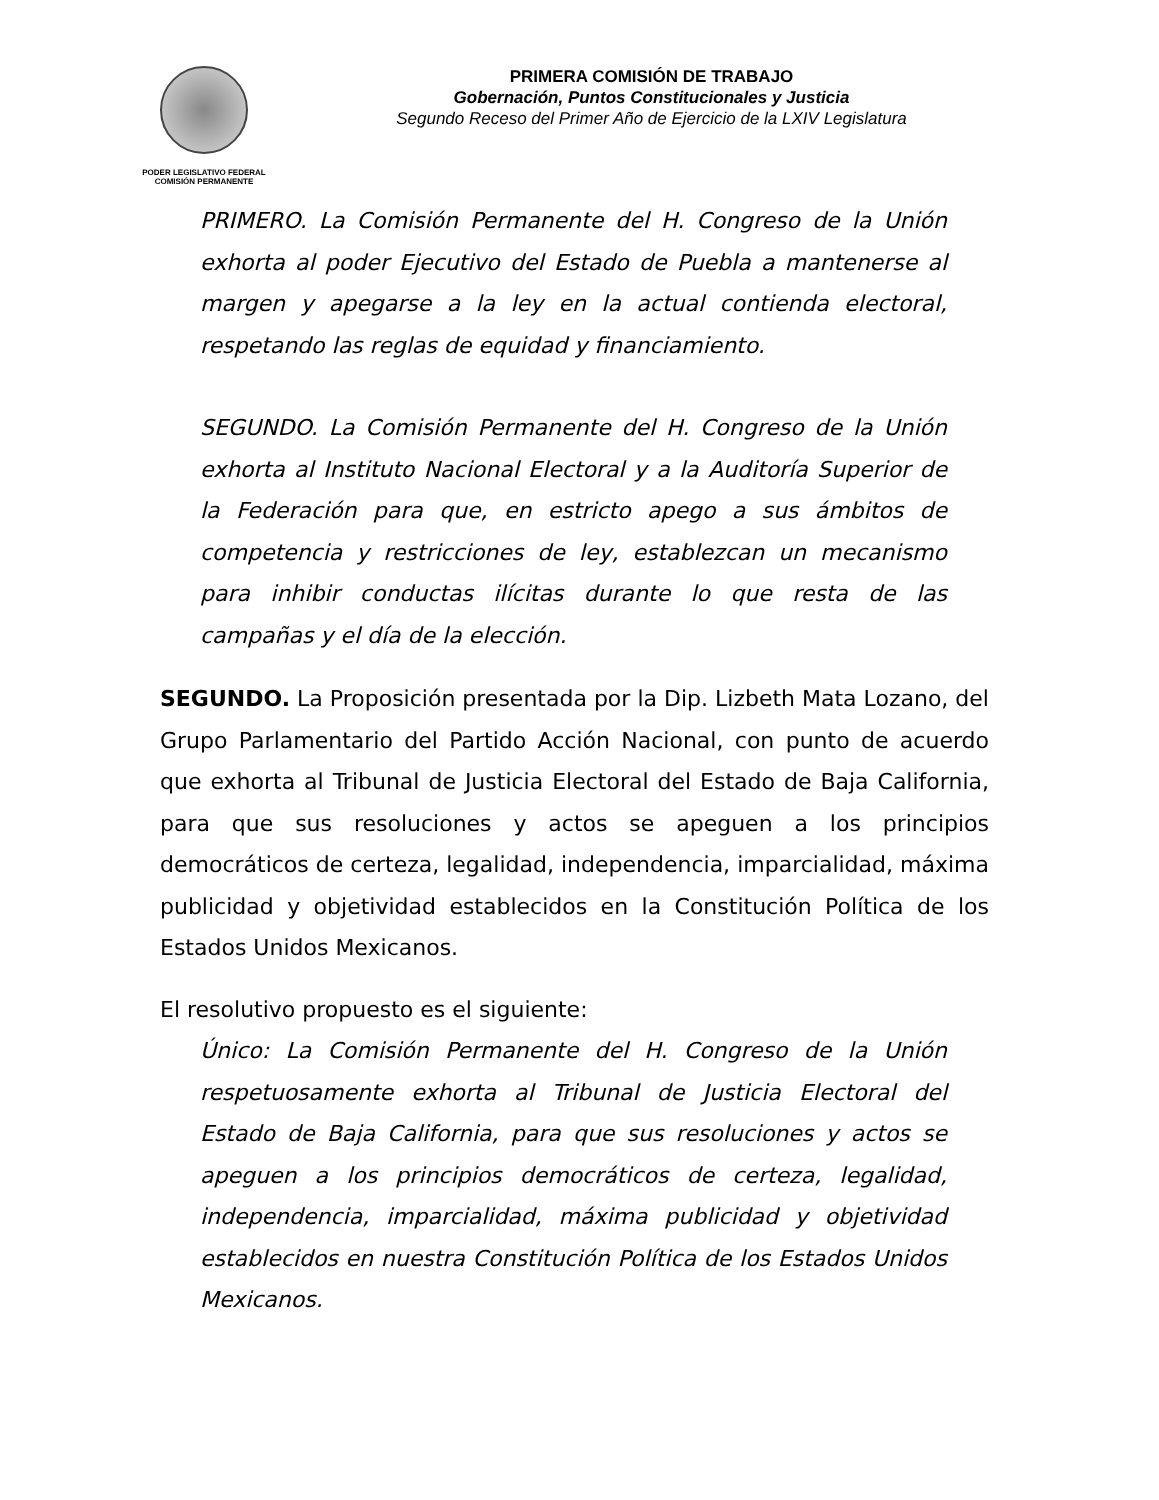PODER LEGISLATIVO FEDERAL
COMISIÓN PERMANENTE
PRIMERA COMISIÓN DE TRABAJO
Gobernación, Puntos Constitucionales y Justicia
Segundo Receso del Primer Año de Ejercicio de la LXIV Legislatura
PRIMERO. La Comisión Permanente del H. Congreso de la Unión exhorta al poder Ejecutivo del Estado de Puebla a mantenerse al margen y apegarse a la ley en la actual contienda electoral, respetando las reglas de equidad y financiamiento.
SEGUNDO. La Comisión Permanente del H. Congreso de la Unión exhorta al Instituto Nacional Electoral y a la Auditoría Superior de la Federación para que, en estricto apego a sus ámbitos de competencia y restricciones de ley, establezcan un mecanismo para inhibir conductas ilícitas durante lo que resta de las campañas y el día de la elección.
SEGUNDO. La Proposición presentada por la Dip. Lizbeth Mata Lozano, del Grupo Parlamentario del Partido Acción Nacional, con punto de acuerdo que exhorta al Tribunal de Justicia Electoral del Estado de Baja California, para que sus resoluciones y actos se apeguen a los principios democráticos de certeza, legalidad, independencia, imparcialidad, máxima publicidad y objetividad establecidos en la Constitución Política de los Estados Unidos Mexicanos.
El resolutivo propuesto es el siguiente:
Único: La Comisión Permanente del H. Congreso de la Unión respetuosamente exhorta al Tribunal de Justicia Electoral del Estado de Baja California, para que sus resoluciones y actos se apeguen a los principios democráticos de certeza, legalidad, independencia, imparcialidad, máxima publicidad y objetividad establecidos en nuestra Constitución Política de los Estados Unidos Mexicanos.